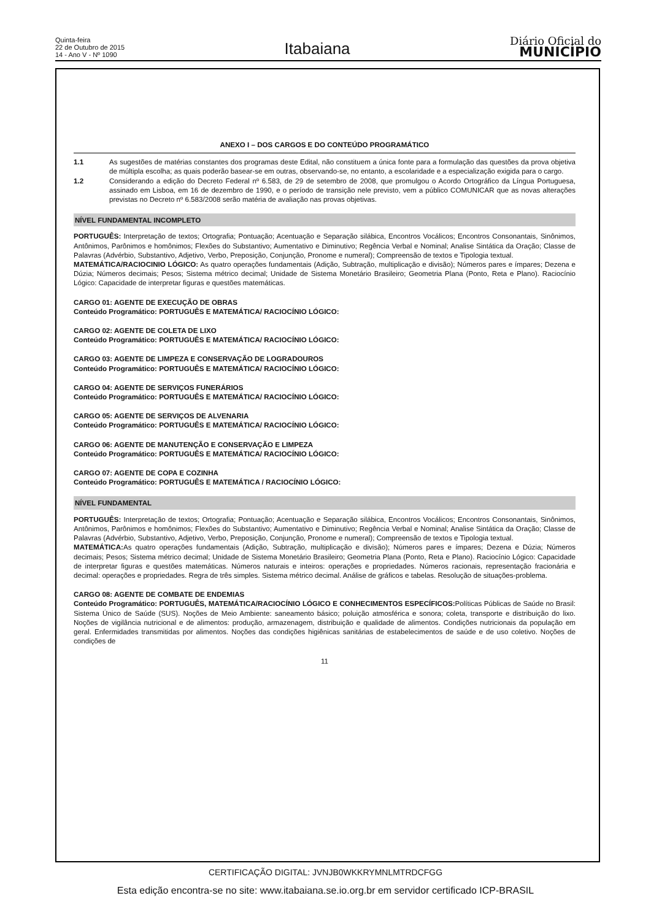Quinta-feira
22 de Outubro de 2015
14 - Ano V - Nº 1090
Itabaiana
Diário Oficial do
MUNICÍPIO
ANEXO I – DOS CARGOS E DO CONTEÚDO PROGRAMÁTICO
1.1 As sugestões de matérias constantes dos programas deste Edital, não constituem a única fonte para a formulação das questões da prova objetiva de múltipla escolha; as quais poderão basear-se em outras, observando-se, no entanto, a escolaridade e a especialização exigida para o cargo.
1.2 Considerando a edição do Decreto Federal nº 6.583, de 29 de setembro de 2008, que promulgou o Acordo Ortográfico da Língua Portuguesa, assinado em Lisboa, em 16 de dezembro de 1990, e o período de transição nele previsto, vem a público COMUNICAR que as novas alterações previstas no Decreto nº 6.583/2008 serão matéria de avaliação nas provas objetivas.
NÍVEL FUNDAMENTAL INCOMPLETO
PORTUGUÊS: Interpretação de textos; Ortografia; Pontuação; Acentuação e Separação silábica, Encontros Vocálicos; Encontros Consonantais, Sinônimos, Antônimos, Parônimos e homônimos; Flexões do Substantivo; Aumentativo e Diminutivo; Regência Verbal e Nominal; Analise Sintática da Oração; Classe de Palavras (Advérbio, Substantivo, Adjetivo, Verbo, Preposição, Conjunção, Pronome e numeral); Compreensão de textos e Tipologia textual.
MATEMÁTICA/RACIOCINIO LÓGICO: As quatro operações fundamentais (Adição, Subtração, multiplicação e divisão); Números pares e ímpares; Dezena e Dúzia; Números decimais; Pesos; Sistema métrico decimal; Unidade de Sistema Monetário Brasileiro; Geometria Plana (Ponto, Reta e Plano). Raciocínio Lógico: Capacidade de interpretar figuras e questões matemáticas.
CARGO 01: AGENTE DE EXECUÇÃO DE OBRAS
Conteúdo Programático: PORTUGUÊS E MATEMÁTICA/ RACIOCÍNIO LÓGICO:
CARGO 02: AGENTE DE COLETA DE LIXO
Conteúdo Programático: PORTUGUÊS E MATEMÁTICA/ RACIOCÍNIO LÓGICO:
CARGO 03: AGENTE DE LIMPEZA E CONSERVAÇÃO DE LOGRADOUROS
Conteúdo Programático: PORTUGUÊS E MATEMÁTICA/ RACIOCÍNIO LÓGICO:
CARGO 04: AGENTE DE SERVIÇOS FUNERÁRIOS
Conteúdo Programático: PORTUGUÊS E MATEMÁTICA/ RACIOCÍNIO LÓGICO:
CARGO 05: AGENTE DE SERVIÇOS DE ALVENARIA
Conteúdo Programático: PORTUGUÊS E MATEMÁTICA/ RACIOCÍNIO LÓGICO:
CARGO 06: AGENTE DE MANUTENÇÃO E CONSERVAÇÃO E LIMPEZA
Conteúdo Programático: PORTUGUÊS E MATEMÁTICA/ RACIOCÍNIO LÓGICO:
CARGO 07: AGENTE DE COPA E COZINHA
Conteúdo Programático: PORTUGUÊS E MATEMÁTICA / RACIOCÍNIO LÓGICO:
NÍVEL FUNDAMENTAL
PORTUGUÊS: Interpretação de textos; Ortografia; Pontuação; Acentuação e Separação silábica, Encontros Vocálicos; Encontros Consonantais, Sinônimos, Antônimos, Parônimos e homônimos; Flexões do Substantivo; Aumentativo e Diminutivo; Regência Verbal e Nominal; Analise Sintática da Oração; Classe de Palavras (Advérbio, Substantivo, Adjetivo, Verbo, Preposição, Conjunção, Pronome e numeral); Compreensão de textos e Tipologia textual.
MATEMÁTICA: As quatro operações fundamentais (Adição, Subtração, multiplicação e divisão); Números pares e ímpares; Dezena e Dúzia; Números decimais; Pesos; Sistema métrico decimal; Unidade de Sistema Monetário Brasileiro; Geometria Plana (Ponto, Reta e Plano). Raciocínio Lógico: Capacidade de interpretar figuras e questões matemáticas. Números naturais e inteiros: operações e propriedades. Números racionais, representação fracionária e decimal: operações e propriedades. Regra de três simples. Sistema métrico decimal. Análise de gráficos e tabelas. Resolução de situações-problema.
CARGO 08: AGENTE DE COMBATE DE ENDEMIAS
Conteúdo Programático: PORTUGUÊS, MATEMÁTICA/RACIOCÍNIO LÓGICO E CONHECIMENTOS ESPECÍFICOS: Políticas Públicas de Saúde no Brasil: Sistema Único de Saúde (SUS). Noções de Meio Ambiente: saneamento básico; poluição atmosférica e sonora; coleta, transporte e distribuição do lixo. Noções de vigilância nutricional e de alimentos: produção, armazenagem, distribuição e qualidade de alimentos. Condições nutricionais da população em geral. Enfermidades transmitidas por alimentos. Noções das condições higiênicas sanitárias de estabelecimentos de saúde e de uso coletivo. Noções de condições de
11
CERTIFICAÇÃO DIGITAL: JVNJB0WKKRYMNLMTRDCFGG
Esta edição encontra-se no site: www.itabaiana.se.io.org.br em servidor certificado ICP-BRASIL